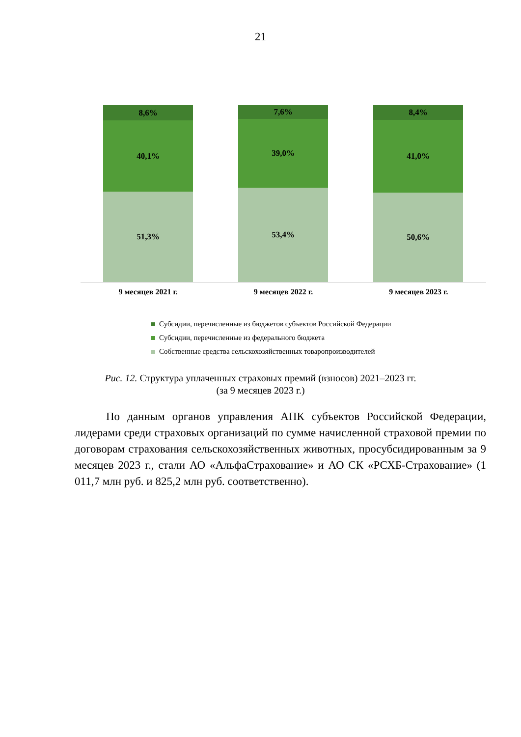21
8,6%
40,1%
51,3%
7,6%
39,0%
53,4%
8,4%
41,0%
50,6%
9 месяцев 2021 г. 9 месяцев 2022 г. 9 месяцев 2023 г.
Субсидии, перечисленные из бюджетов субъектов Российской Федерации
Субсидии, перечисленные из федерального бюджета
Собственные средства сельскохозяйственных товаропроизводителей
Рис. 12. Структура уплаченных страховых премий (взносов) 2021–2023 гг.
(за 9 месяцев 2023 г.)
По данным органов управления АПК субъектов Российской Федерации, лидерами среди страховых организаций по сумме начисленной страховой премии по договорам страхования сельскохозяйственных животных, просубсидированным за 9 месяцев 2023 г., стали АО «АльфаСтрахование» и АО СК «РСХБ-Страхование» (1 011,7 млн руб. и 825,2 млн руб. соответственно).